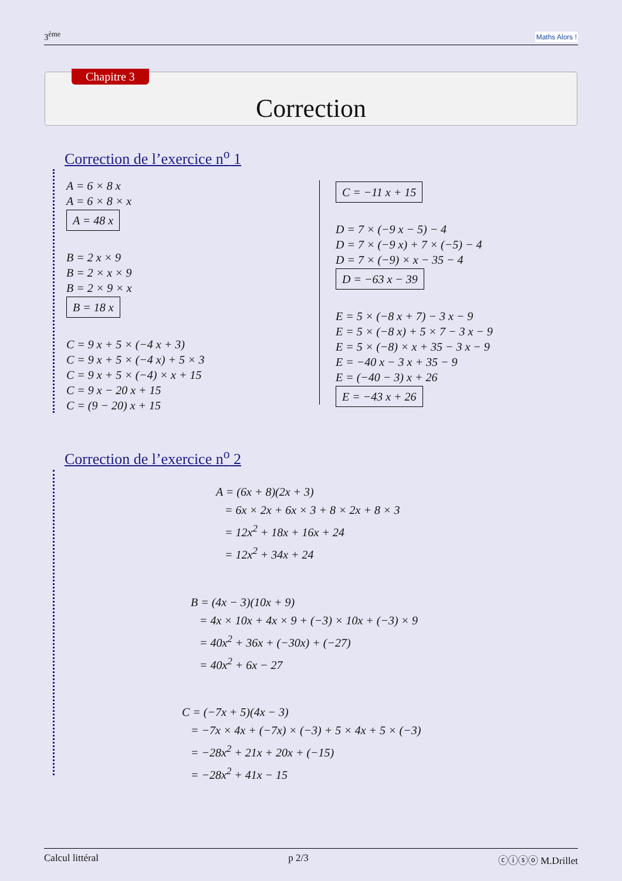3<sup>ème</sup> Maths Alors !
Chapitre 3
Correction
Correction de l’exercice n<sup>o</sup> 1
A = 6 × 8 x
A = 6 × 8 × x
A = 48 x
B = 2 x × 9
B = 2 × x × 9
B = 2 × 9 × x
B = 18 x
C = 9 x + 5 × (−4 x + 3)
C = 9 x + 5 × (−4 x) + 5 × 3
C = 9 x + 5 × (−4) × x + 15
C = 9 x − 20 x + 15
C = (9 − 20) x + 15
C = −11 x + 15
D = 7 × (−9 x − 5) − 4
D = 7 × (−9 x) + 7 × (−5) − 4
D = 7 × (−9) × x − 35 − 4
D = −63 x − 39
E = 5 × (−8 x + 7) − 3 x − 9
E = 5 × (−8 x) + 5 × 7 − 3 x − 9
E = 5 × (−8) × x + 35 − 3 x − 9
E = −40 x − 3 x + 35 − 9
E = (−40 − 3) x + 26
E = −43 x + 26
Correction de l’exercice n<sup>o</sup> 2
A = (6x + 8)(2x + 3)
= 6x × 2x + 6x × 3 + 8 × 2x + 8 × 3
= 12x<sup>2</sup> + 18x + 16x + 24
= 12x<sup>2</sup> + 34x + 24
B = (4x − 3)(10x + 9)
= 4x × 10x + 4x × 9 + (−3) × 10x + (−3) × 9
= 40x<sup>2</sup> + 36x + (−30x) + (−27)
= 40x<sup>2</sup> + 6x − 27
C = (−7x + 5)(4x − 3)
= −7x × 4x + (−7x) × (−3) + 5 × 4x + 5 × (−3)
= −28x<sup>2</sup> + 21x + 20x + (−15)
= −28x<sup>2</sup> + 41x − 15
Calcul littéral p 2/3 ⓒⓘⓢⓞ M.Drillet